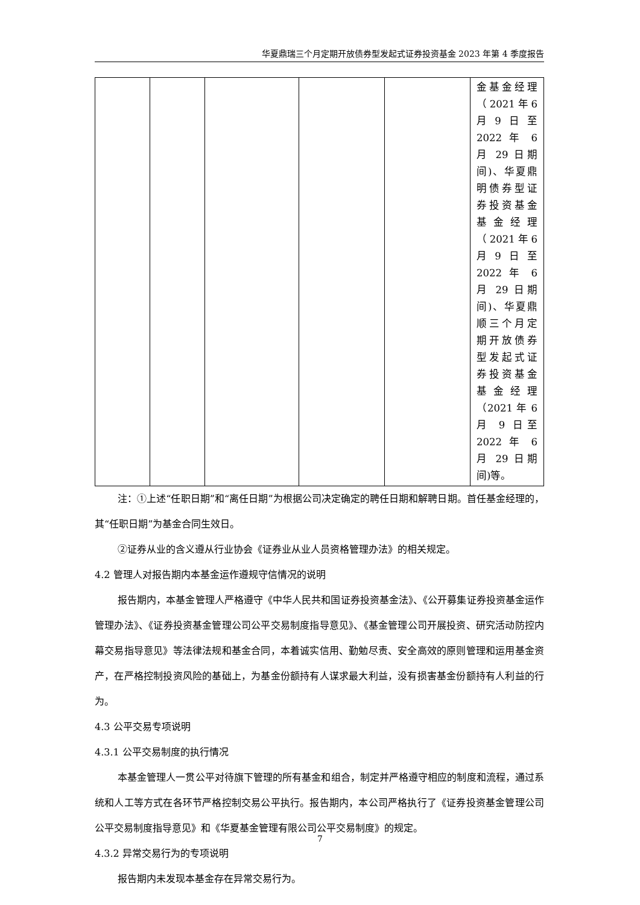华夏鼎瑞三个月定期开放债券型发起式证券投资基金 2023 年第 4 季度报告
| | | | | | 金基金经理（2021年6月9日至 2022 年 6 月 29 日期间)、华夏鼎明债券型证券投资基金基金经理（2021年6月9日至 2022 年 6 月 29 日期间)、华夏鼎顺三个月定期开放债券型发起式证券投资基金基金经理（2021 年 6 月 9 日至 2022 年 6 月 29 日期间)等。 |
注：①上述“任职日期”和“离任日期”为根据公司决定确定的聘任日期和解聘日期。首任基金经理的，其“任职日期”为基金合同生效日。
②证券从业的含义遵从行业协会《证券业从业人员资格管理办法》的相关规定。
4.2 管理人对报告期内本基金运作遵规守信情况的说明
报告期内，本基金管理人严格遵守《中华人民共和国证券投资基金法》、《公开募集证券投资基金运作管理办法》、《证券投资基金管理公司公平交易制度指导意见》、《基金管理公司开展投资、研究活动防控内幕交易指导意见》等法律法规和基金合同，本着诚实信用、勤勉尽责、安全高效的原则管理和运用基金资产，在严格控制投资风险的基础上，为基金份额持有人谋求最大利益，没有损害基金份额持有人利益的行为。
4.3 公平交易专项说明
4.3.1 公平交易制度的执行情况
本基金管理人一贯公平对待旗下管理的所有基金和组合，制定并严格遵守相应的制度和流程，通过系统和人工等方式在各环节严格控制交易公平执行。报告期内，本公司严格执行了《证券投资基金管理公司公平交易制度指导意见》和《华夏基金管理有限公司公平交易制度》的规定。
4.3.2 异常交易行为的专项说明
报告期内未发现本基金存在异常交易行为。
7